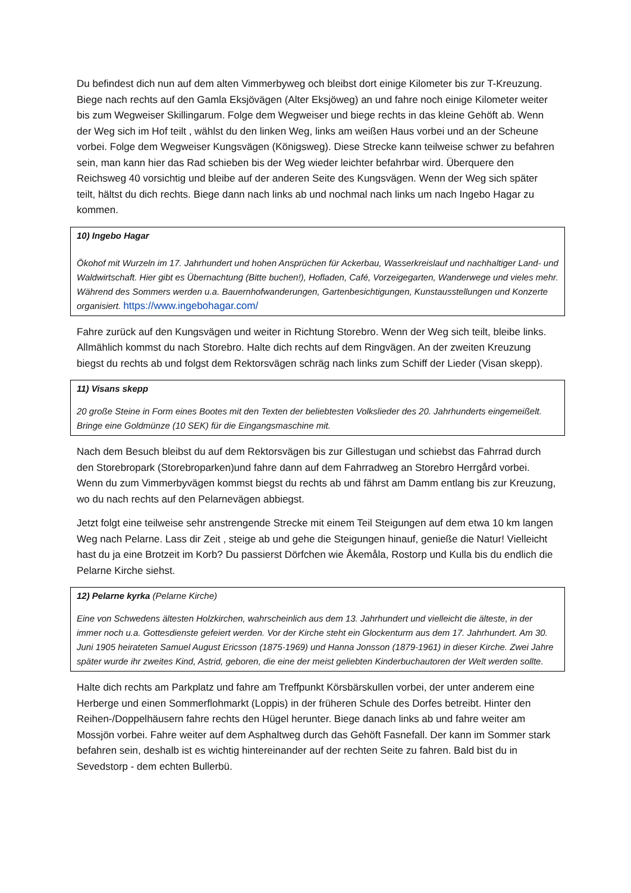Du befindest dich nun auf dem alten Vimmerbyweg och bleibst dort einige Kilometer bis zur T-Kreuzung. Biege nach rechts auf den Gamla Eksjövägen (Alter Eksjöweg) an und fahre noch einige Kilometer weiter bis zum Wegweiser Skillingarum. Folge dem Wegweiser und biege rechts in das kleine Gehöft ab. Wenn der Weg sich im Hof teilt , wählst du den linken Weg, links am weißen Haus vorbei und an der Scheune vorbei. Folge dem Wegweiser Kungsvägen (Königsweg). Diese Strecke kann teilweise schwer zu befahren sein, man kann hier das Rad schieben bis der Weg wieder leichter befahrbar wird. Überquere den Reichsweg 40 vorsichtig und bleibe auf der anderen Seite des Kungsvägen. Wenn der Weg sich später teilt, hältst du dich rechts. Biege dann nach links ab und nochmal nach links um nach Ingebo Hagar zu kommen.
10) Ingebo Hagar
Ökohof mit Wurzeln im 17. Jahrhundert und hohen Ansprüchen für Ackerbau, Wasserkreislauf und nachhaltiger Land- und Waldwirtschaft. Hier gibt es Übernachtung (Bitte buchen!), Hofladen, Café, Vorzeigegarten, Wanderwege und vieles mehr. Während des Sommers werden u.a. Bauernhofwanderungen, Gartenbesichtigungen, Kunstausstellungen und Konzerte organisiert. https://www.ingebohagar.com/
Fahre zurück auf den Kungsvägen und weiter in Richtung Storebro. Wenn der Weg sich teilt, bleibe links. Allmählich kommst du nach Storebro. Halte dich rechts auf dem Ringvägen. An der zweiten Kreuzung biegst du rechts ab und folgst dem Rektorsvägen schräg nach links zum Schiff der Lieder (Visan skepp).
11) Visans skepp
20 große Steine in Form eines Bootes mit den Texten der beliebtesten Volkslieder des 20. Jahrhunderts eingemeißelt. Bringe eine Goldmünze (10 SEK) für die Eingangsmaschine mit.
Nach dem Besuch bleibst du auf dem Rektorsvägen bis zur Gillestugan und schiebst das Fahrrad durch den Storebropark (Storebroparken)und fahre dann auf dem Fahrradweg an Storebro Herrgård vorbei. Wenn du zum Vimmerbyvägen kommst biegst du rechts ab und fährst am Damm entlang bis zur Kreuzung, wo du nach rechts auf den Pelarnevägen abbiegst.
Jetzt folgt eine teilweise sehr anstrengende Strecke mit einem Teil Steigungen auf dem etwa 10 km langen Weg nach Pelarne. Lass dir Zeit , steige ab und gehe die Steigungen hinauf, genieße die Natur! Vielleicht hast du ja eine Brotzeit im Korb? Du passierst Dörfchen wie Åkemåla, Rostorp und Kulla bis du endlich die Pelarne Kirche siehst.
12) Pelarne kyrka (Pelarne Kirche)
Eine von Schwedens ältesten Holzkirchen, wahrscheinlich aus dem 13. Jahrhundert und vielleicht die älteste, in der immer noch u.a. Gottesdienste gefeiert werden. Vor der Kirche steht ein Glockenturm aus dem 17. Jahrhundert. Am 30. Juni 1905 heirateten Samuel August Ericsson (1875-1969) und Hanna Jonsson (1879-1961) in dieser Kirche. Zwei Jahre später wurde ihr zweites Kind, Astrid, geboren, die eine der meist geliebten Kinderbuchautoren der Welt werden sollte.
Halte dich rechts am Parkplatz und fahre am Treffpunkt Körsbärskullen vorbei, der unter anderem eine Herberge und einen Sommerflohmarkt (Loppis) in der früheren Schule des Dorfes betreibt. Hinter den Reihen-/Doppelhäusern fahre rechts den Hügel herunter. Biege danach links ab und fahre weiter am Mossjön vorbei. Fahre weiter auf dem Asphaltweg durch das Gehöft Fasnefall. Der kann im Sommer stark befahren sein, deshalb ist es wichtig hintereinander auf der rechten Seite zu fahren. Bald bist du in Sevedstorp - dem echten Bullerbü.